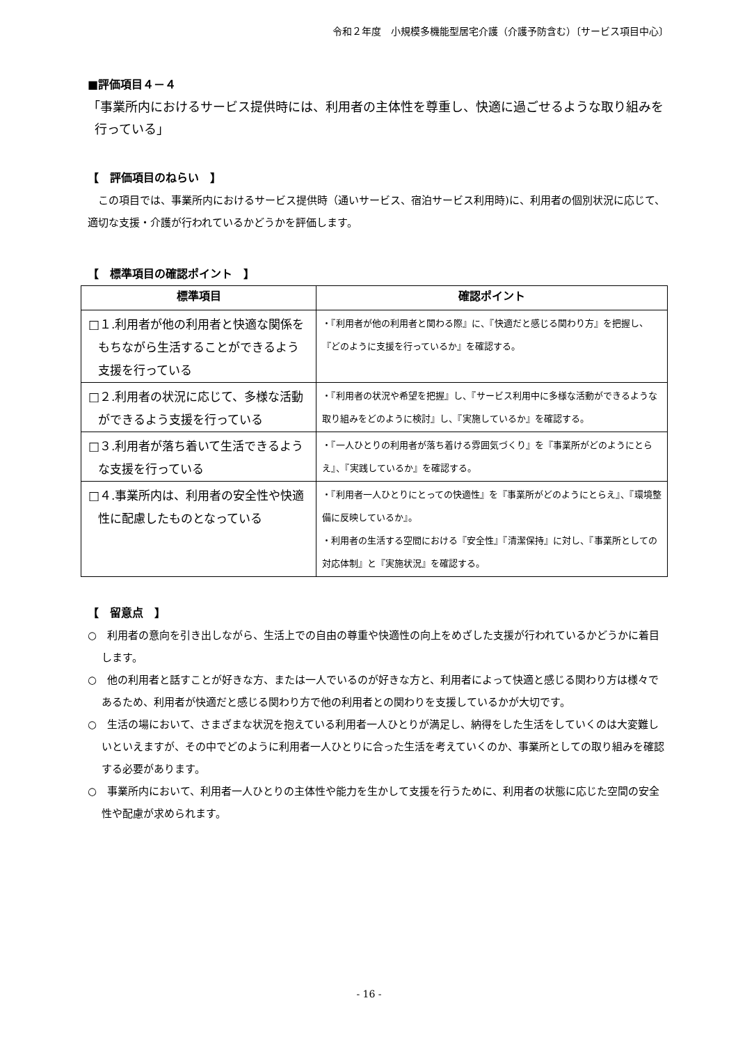令和２年度　小規模多機能型居宅介護（介護予防含む）〔サービス項目中心〕
■評価項目４－４
「事業所内におけるサービス提供時には、利用者の主体性を尊重し、快適に過ごせるような取り組みを行っている」
【　評価項目のねらい　】
　この項目では、事業所内におけるサービス提供時（通いサービス、宿泊サービス利用時)に、利用者の個別状況に応じて、適切な支援・介護が行われているかどうかを評価します。
【　標準項目の確認ポイント　】
| 標準項目 | 確認ポイント |
| --- | --- |
| □１.利用者が他の利用者と快適な関係をもちながら生活することができるよう支援を行っている | ・『利用者が他の利用者と関わる際』に、『快適だと感じる関わり方』を把握し、『どのように支援を行っているか』を確認する。 |
| □２.利用者の状況に応じて、多様な活動ができるよう支援を行っている | ・『利用者の状況や希望を把握』し、『サービス利用中に多様な活動ができるような取り組みをどのように検討』し、『実施しているか』を確認する。 |
| □３.利用者が落ち着いて生活できるような支援を行っている | ・『一人ひとりの利用者が落ち着ける雰囲気づくり』を『事業所がどのようにとらえ』、『実践しているか』を確認する。 |
| □４.事業所内は、利用者の安全性や快適性に配慮したものとなっている | ・『利用者一人ひとりにとっての快適性』を『事業所がどのようにとらえ』、『環境整備に反映しているか』。 ・利用者の生活する空間における『安全性』『清潔保持』に対し、『事業所としての対応体制』と『実施状況』を確認する。 |
【　留意点　】
○　利用者の意向を引き出しながら、生活上での自由の尊重や快適性の向上をめざした支援が行われているかどうかに着目します。
○　他の利用者と話すことが好きな方、または一人でいるのが好きな方と、利用者によって快適と感じる関わり方は様々であるため、利用者が快適だと感じる関わり方で他の利用者との関わりを支援しているかが大切です。
○　生活の場において、さまざまな状況を抱えている利用者一人ひとりが満足し、納得をした生活をしていくのは大変難しいといえますが、その中でどのように利用者一人ひとりに合った生活を考えていくのか、事業所としての取り組みを確認する必要があります。
○　事業所内において、利用者一人ひとりの主体性や能力を生かして支援を行うために、利用者の状態に応じた空間の安全性や配慮が求められます。
- 16 -